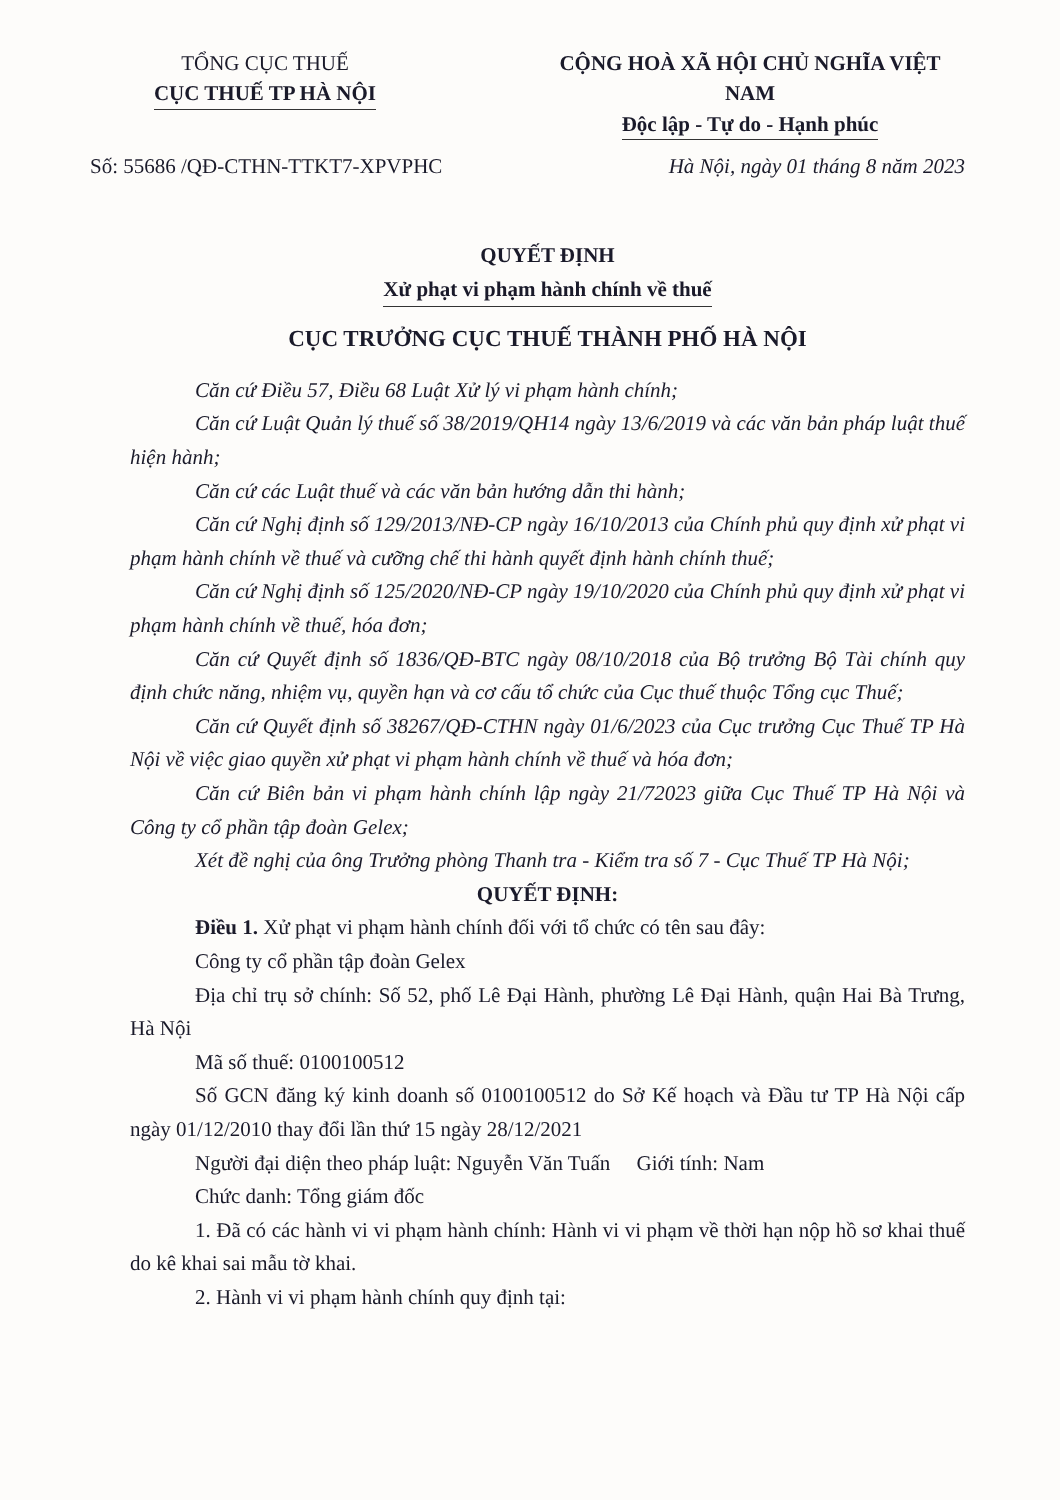TỔNG CỤC THUẾ
CỤC THUẾ TP HÀ NỘI
CỘNG HOÀ XÃ HỘI CHỦ NGHĨA VIỆT NAM
Độc lập - Tự do - Hạnh phúc
Số: 55686 /QĐ-CTHN-TTKT7-XPVPHC Hà Nội, ngày 01 tháng 8 năm 2023
QUYẾT ĐỊNH
Xử phạt vi phạm hành chính về thuế
CỤC TRƯỞNG CỤC THUẾ THÀNH PHỐ HÀ NỘI
Căn cứ Điều 57, Điều 68 Luật Xử lý vi phạm hành chính;
Căn cứ Luật Quản lý thuế số 38/2019/QH14 ngày 13/6/2019 và các văn bản pháp luật thuế hiện hành;
Căn cứ các Luật thuế và các văn bản hướng dẫn thi hành;
Căn cứ Nghị định số 129/2013/NĐ-CP ngày 16/10/2013 của Chính phủ quy định xử phạt vi phạm hành chính về thuế và cưỡng chế thi hành quyết định hành chính thuế;
Căn cứ Nghị định số 125/2020/NĐ-CP ngày 19/10/2020 của Chính phủ quy định xử phạt vi phạm hành chính về thuế, hóa đơn;
Căn cứ Quyết định số 1836/QĐ-BTC ngày 08/10/2018 của Bộ trưởng Bộ Tài chính quy định chức năng, nhiệm vụ, quyền hạn và cơ cấu tổ chức của Cục thuế thuộc Tổng cục Thuế;
Căn cứ Quyết định số 38267/QĐ-CTHN ngày 01/6/2023 của Cục trưởng Cục Thuế TP Hà Nội về việc giao quyền xử phạt vi phạm hành chính về thuế và hóa đơn;
Căn cứ Biên bản vi phạm hành chính lập ngày 21/72023 giữa Cục Thuế TP Hà Nội và Công ty cổ phần tập đoàn Gelex;
Xét đề nghị của ông Trưởng phòng Thanh tra - Kiểm tra số 7 - Cục Thuế TP Hà Nội;
QUYẾT ĐỊNH:
Điều 1. Xử phạt vi phạm hành chính đối với tổ chức có tên sau đây:
Công ty cổ phần tập đoàn Gelex
Địa chỉ trụ sở chính: Số 52, phố Lê Đại Hành, phường Lê Đại Hành, quận Hai Bà Trưng, Hà Nội
Mã số thuế: 0100100512
Số GCN đăng ký kinh doanh số 0100100512 do Sở Kế hoạch và Đầu tư TP Hà Nội cấp ngày 01/12/2010 thay đổi lần thứ 15 ngày 28/12/2021
Người đại diện theo pháp luật: Nguyễn Văn Tuấn Giới tính: Nam
Chức danh: Tổng giám đốc
1. Đã có các hành vi vi phạm hành chính: Hành vi vi phạm về thời hạn nộp hồ sơ khai thuế do kê khai sai mẫu tờ khai.
2. Hành vi vi phạm hành chính quy định tại: